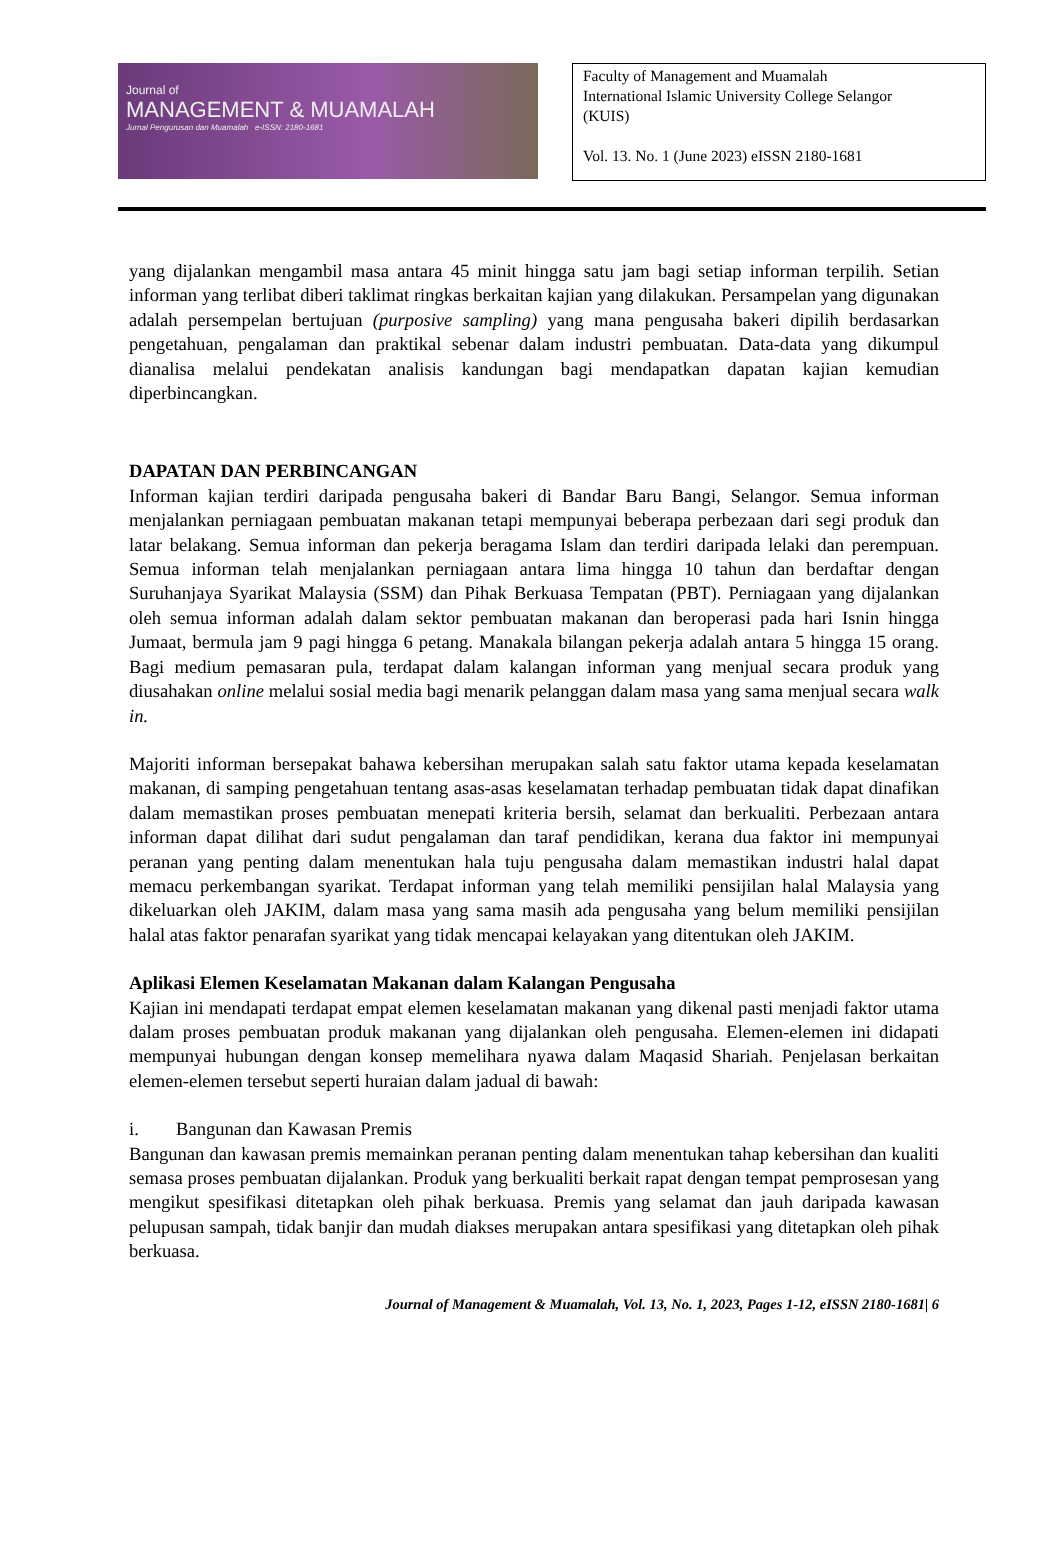Journal of
MANAGEMENT & MUAMALAH
Jurnal Pengurusan dan Muamalah e-ISSN: 2180-1681
Faculty of Management and Muamalah
International Islamic University College Selangor
(KUIS)
Vol. 13. No. 1 (June 2023) eISSN 2180-1681
yang dijalankan mengambil masa antara 45 minit hingga satu jam bagi setiap informan terpilih. Setian informan yang terlibat diberi taklimat ringkas berkaitan kajian yang dilakukan. Persampelan yang digunakan adalah persempelan bertujuan (purposive sampling) yang mana pengusaha bakeri dipilih berdasarkan pengetahuan, pengalaman dan praktikal sebenar dalam industri pembuatan. Data-data yang dikumpul dianalisa melalui pendekatan analisis kandungan bagi mendapatkan dapatan kajian kemudian diperbincangkan.
DAPATAN DAN PERBINCANGAN
Informan kajian terdiri daripada pengusaha bakeri di Bandar Baru Bangi, Selangor. Semua informan menjalankan perniagaan pembuatan makanan tetapi mempunyai beberapa perbezaan dari segi produk dan latar belakang. Semua informan dan pekerja beragama Islam dan terdiri daripada lelaki dan perempuan. Semua informan telah menjalankan perniagaan antara lima hingga 10 tahun dan berdaftar dengan Suruhanjaya Syarikat Malaysia (SSM) dan Pihak Berkuasa Tempatan (PBT). Perniagaan yang dijalankan oleh semua informan adalah dalam sektor pembuatan makanan dan beroperasi pada hari Isnin hingga Jumaat, bermula jam 9 pagi hingga 6 petang. Manakala bilangan pekerja adalah antara 5 hingga 15 orang. Bagi medium pemasaran pula, terdapat dalam kalangan informan yang menjual secara produk yang diusahakan online melalui sosial media bagi menarik pelanggan dalam masa yang sama menjual secara walk in.
Majoriti informan bersepakat bahawa kebersihan merupakan salah satu faktor utama kepada keselamatan makanan, di samping pengetahuan tentang asas-asas keselamatan terhadap pembuatan tidak dapat dinafikan dalam memastikan proses pembuatan menepati kriteria bersih, selamat dan berkualiti. Perbezaan antara informan dapat dilihat dari sudut pengalaman dan taraf pendidikan, kerana dua faktor ini mempunyai peranan yang penting dalam menentukan hala tuju pengusaha dalam memastikan industri halal dapat memacu perkembangan syarikat. Terdapat informan yang telah memiliki pensijilan halal Malaysia yang dikeluarkan oleh JAKIM, dalam masa yang sama masih ada pengusaha yang belum memiliki pensijilan halal atas faktor penarafan syarikat yang tidak mencapai kelayakan yang ditentukan oleh JAKIM.
Aplikasi Elemen Keselamatan Makanan dalam Kalangan Pengusaha
Kajian ini mendapati terdapat empat elemen keselamatan makanan yang dikenal pasti menjadi faktor utama dalam proses pembuatan produk makanan yang dijalankan oleh pengusaha. Elemen-elemen ini didapati mempunyai hubungan dengan konsep memelihara nyawa dalam Maqasid Shariah. Penjelasan berkaitan elemen-elemen tersebut seperti huraian dalam jadual di bawah:
i. Bangunan dan Kawasan Premis
Bangunan dan kawasan premis memainkan peranan penting dalam menentukan tahap kebersihan dan kualiti semasa proses pembuatan dijalankan. Produk yang berkualiti berkait rapat dengan tempat pemprosesan yang mengikut spesifikasi ditetapkan oleh pihak berkuasa. Premis yang selamat dan jauh daripada kawasan pelupusan sampah, tidak banjir dan mudah diakses merupakan antara spesifikasi yang ditetapkan oleh pihak berkuasa.
Journal of Management & Muamalah, Vol. 13, No. 1, 2023, Pages 1-12, eISSN 2180-1681| 6